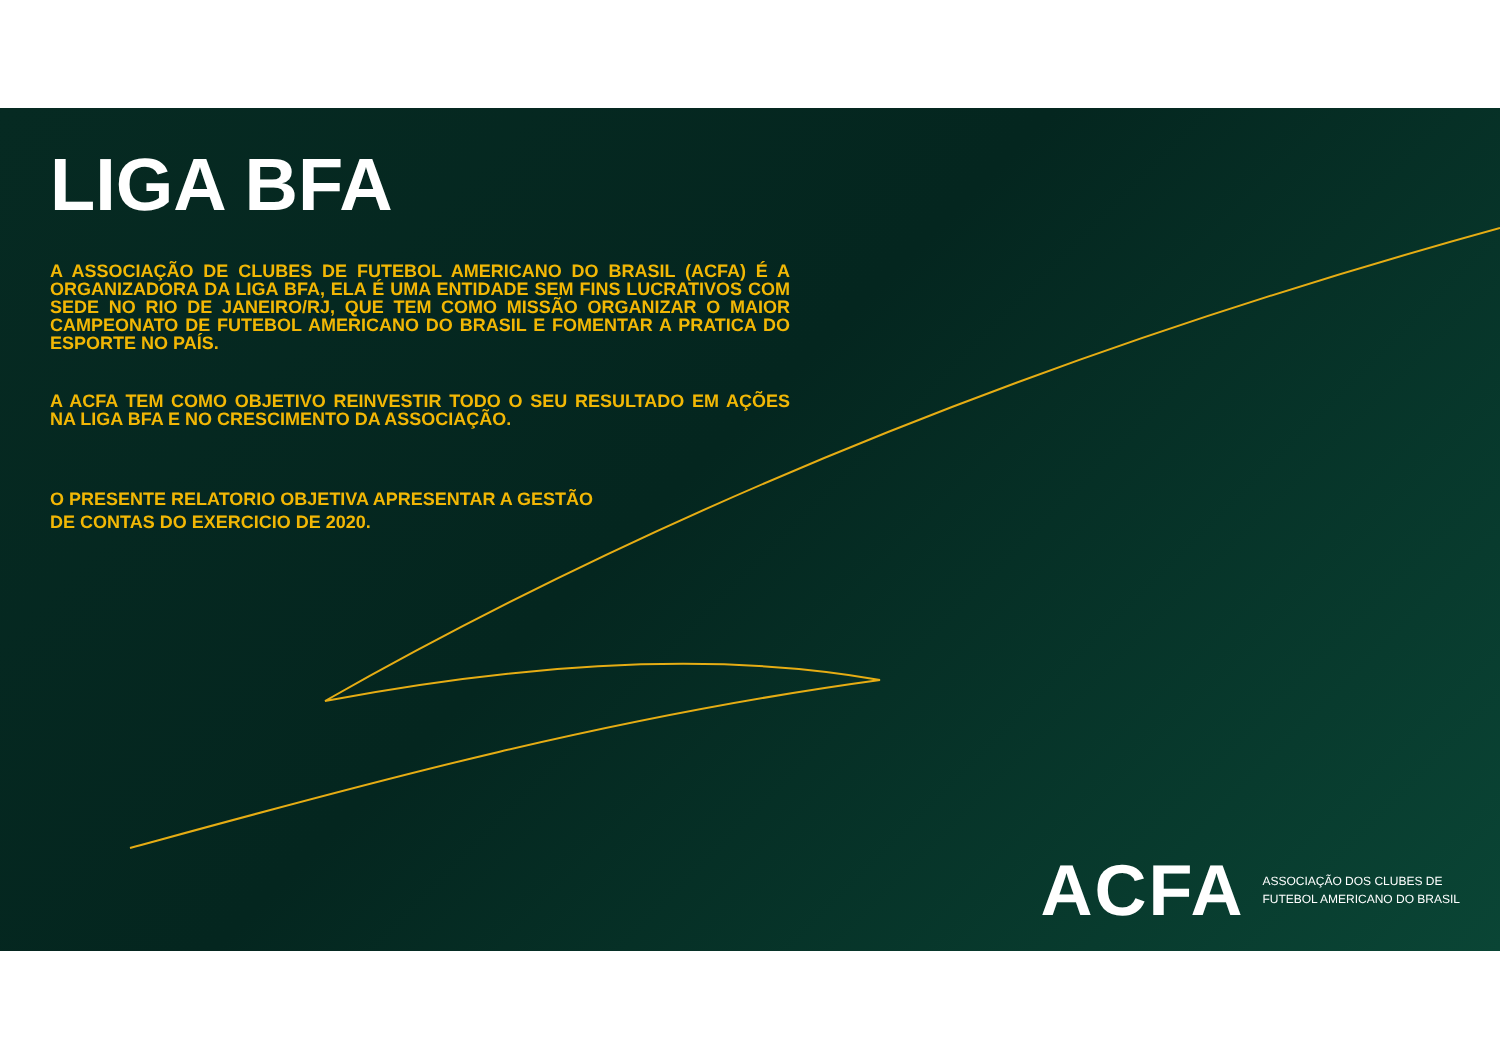LIGA BFA
A ASSOCIAÇÃO DE CLUBES DE FUTEBOL AMERICANO DO BRASIL (ACFA) É A ORGANIZADORA DA LIGA BFA, ELA É UMA ENTIDADE SEM FINS LUCRATIVOS COM SEDE NO RIO DE JANEIRO/RJ, QUE TEM COMO MISSÃO ORGANIZAR O MAIOR CAMPEONATO DE FUTEBOL AMERICANO DO BRASIL E FOMENTAR A PRATICA DO ESPORTE NO PAÍS.
A ACFA TEM COMO OBJETIVO REINVESTIR TODO O SEU RESULTADO EM AÇÕES NA LIGA BFA E NO CRESCIMENTO DA ASSOCIAÇÃO.
O PRESENTE RELATORIO OBJETIVA APRESENTAR A GESTÃO
DE CONTAS DO EXERCICIO DE 2020.
ACFA
ASSOCIAÇÃO DOS CLUBES DE
FUTEBOL AMERICANO DO BRASIL